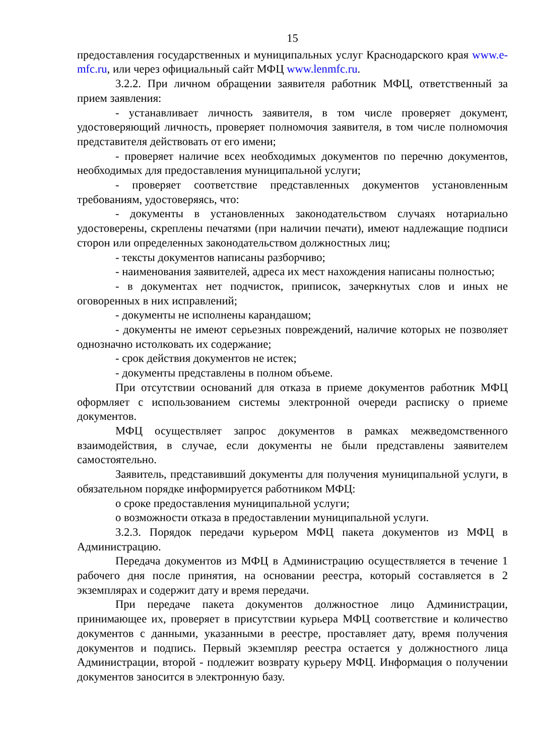15
предоставления государственных и муниципальных услуг Краснодарского края www.e-mfc.ru, или через официальный сайт МФЦ www.lenmfc.ru.
3.2.2. При личном обращении заявителя работник МФЦ, ответственный за прием заявления:
- устанавливает личность заявителя, в том числе проверяет документ, удостоверяющий личность, проверяет полномочия заявителя, в том числе полномочия представителя действовать от его имени;
- проверяет наличие всех необходимых документов по перечню документов, необходимых для предоставления муниципальной услуги;
- проверяет соответствие представленных документов установленным требованиям, удостоверяясь, что:
- документы в установленных законодательством случаях нотариально удостоверены, скреплены печатями (при наличии печати), имеют надлежащие подписи сторон или определенных законодательством должностных лиц;
- тексты документов написаны разборчиво;
- наименования заявителей, адреса их мест нахождения написаны полностью;
- в документах нет подчисток, приписок, зачеркнутых слов и иных не оговоренных в них исправлений;
- документы не исполнены карандашом;
- документы не имеют серьезных повреждений, наличие которых не позволяет однозначно истолковать их содержание;
- срок действия документов не истек;
- документы представлены в полном объеме.
При отсутствии оснований для отказа в приеме документов работник МФЦ оформляет с использованием системы электронной очереди расписку о приеме документов.
МФЦ осуществляет запрос документов в рамках межведомственного взаимодействия, в случае, если документы не были представлены заявителем самостоятельно.
Заявитель, представивший документы для получения муниципальной услуги, в обязательном порядке информируется работником МФЦ:
о сроке предоставления муниципальной услуги;
о возможности отказа в предоставлении муниципальной услуги.
3.2.3. Порядок передачи курьером МФЦ пакета документов из МФЦ в Администрацию.
Передача документов из МФЦ в Администрацию осуществляется в течение 1 рабочего дня после принятия, на основании реестра, который составляется в 2 экземплярах и содержит дату и время передачи.
При передаче пакета документов должностное лицо Администрации, принимающее их, проверяет в присутствии курьера МФЦ соответствие и количество документов с данными, указанными в реестре, проставляет дату, время получения документов и подпись. Первый экземпляр реестра остается у должностного лица Администрации, второй - подлежит возврату курьеру МФЦ. Информация о получении документов заносится в электронную базу.